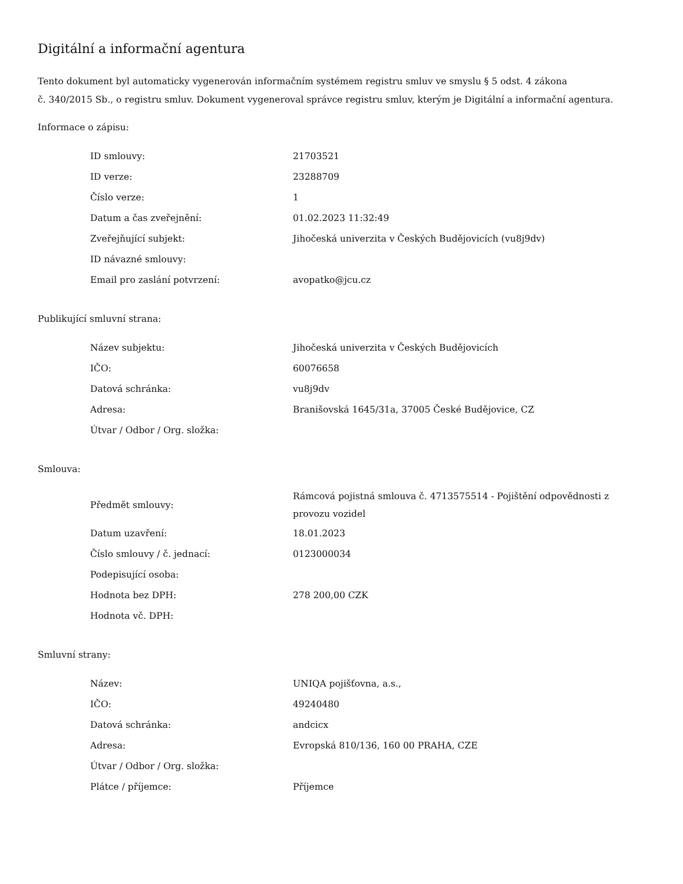Digitální a informační agentura
Tento dokument byl automaticky vygenerován informačním systémem registru smluv ve smyslu § 5 odst. 4 zákona
č. 340/2015 Sb., o registru smluv. Dokument vygeneroval správce registru smluv, kterým je Digitální a informační agentura.
Informace o zápisu:
| ID smlouvy: | 21703521 |
| ID verze: | 23288709 |
| Číslo verze: | 1 |
| Datum a čas zveřejnění: | 01.02.2023 11:32:49 |
| Zveřejňující subjekt: | Jihočeská univerzita v Českých Budějovicích (vu8j9dv) |
| ID návazné smlouvy: | |
| Email pro zaslání potvrzení: | avopatko@jcu.cz |
Publikující smluvní strana:
| Název subjektu: | Jihočeská univerzita v Českých Budějovicích |
| IČO: | 60076658 |
| Datová schránka: | vu8j9dv |
| Adresa: | Branišovská 1645/31a, 37005 České Budějovice, CZ |
| Útvar / Odbor / Org. složka: | |
Smlouva:
| Předmět smlouvy: | Rámcová pojistná smlouva č. 4713575514 - Pojištění odpovědnosti z provozu vozidel |
| Datum uzavření: | 18.01.2023 |
| Číslo smlouvy / č. jednací: | 0123000034 |
| Podepisující osoba: | |
| Hodnota bez DPH: | 278 200,00 CZK |
| Hodnota vč. DPH: | |
Smluvní strany:
| Název: | UNIQA pojišťovna, a.s., |
| IČO: | 49240480 |
| Datová schránka: | andcicx |
| Adresa: | Evropská 810/136, 160 00 PRAHA, CZE |
| Útvar / Odbor / Org. složka: | |
| Plátce / příjemce: | Příjemce |